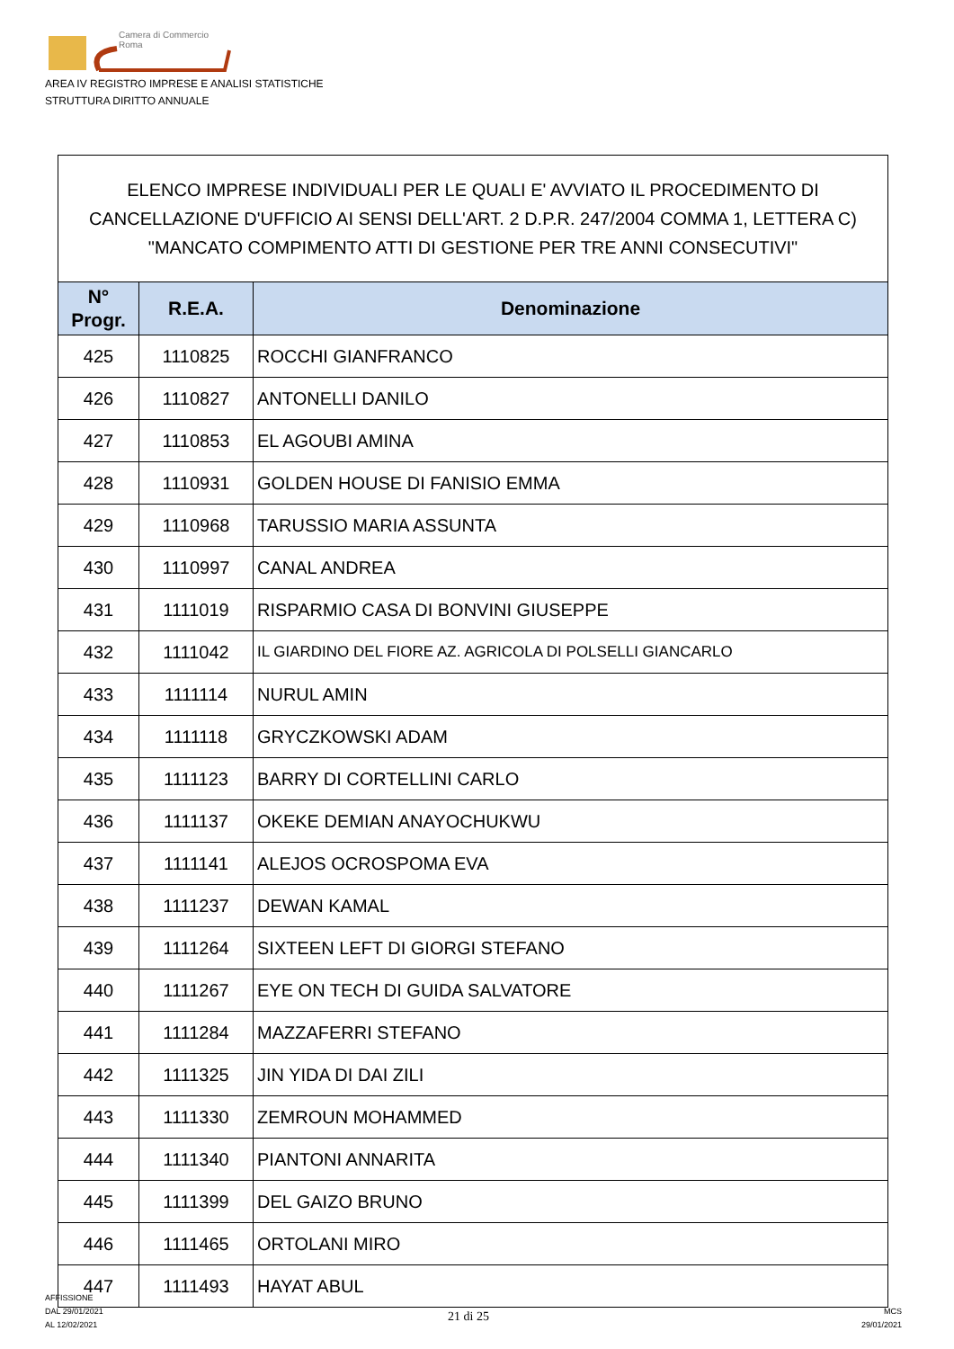Camera di Commercio
Roma
AREA IV REGISTRO IMPRESE E ANALISI STATISTICHE
STRUTTURA DIRITTO ANNUALE
ELENCO IMPRESE INDIVIDUALI PER LE QUALI E' AVVIATO IL PROCEDIMENTO DI CANCELLAZIONE D'UFFICIO AI SENSI DELL'ART. 2 D.P.R. 247/2004 COMMA 1, LETTERA C) "MANCATO COMPIMENTO ATTI DI GESTIONE PER TRE ANNI CONSECUTIVI"
| N° Progr. | R.E.A. | Denominazione |
| --- | --- | --- |
| 425 | 1110825 | ROCCHI GIANFRANCO |
| 426 | 1110827 | ANTONELLI DANILO |
| 427 | 1110853 | EL AGOUBI AMINA |
| 428 | 1110931 | GOLDEN HOUSE DI FANISIO EMMA |
| 429 | 1110968 | TARUSSIO MARIA ASSUNTA |
| 430 | 1110997 | CANAL ANDREA |
| 431 | 1111019 | RISPARMIO CASA DI BONVINI GIUSEPPE |
| 432 | 1111042 | IL GIARDINO DEL FIORE AZ. AGRICOLA DI POLSELLI GIANCARLO |
| 433 | 1111114 | NURUL AMIN |
| 434 | 1111118 | GRYCZKOWSKI ADAM |
| 435 | 1111123 | BARRY DI CORTELLINI CARLO |
| 436 | 1111137 | OKEKE DEMIAN ANAYOCHUKWU |
| 437 | 1111141 | ALEJOS OCROSPOMA EVA |
| 438 | 1111237 | DEWAN KAMAL |
| 439 | 1111264 | SIXTEEN LEFT DI GIORGI STEFANO |
| 440 | 1111267 | EYE ON TECH DI GUIDA SALVATORE |
| 441 | 1111284 | MAZZAFERRI STEFANO |
| 442 | 1111325 | JIN YIDA DI DAI ZILI |
| 443 | 1111330 | ZEMROUN MOHAMMED |
| 444 | 1111340 | PIANTONI ANNARITA |
| 445 | 1111399 | DEL GAIZO BRUNO |
| 446 | 1111465 | ORTOLANI MIRO |
| 447 | 1111493 | HAYAT ABUL |
AFFISSIONE
DAL 29/01/2021
AL 12/02/2021
21 di 25
MCS
29/01/2021